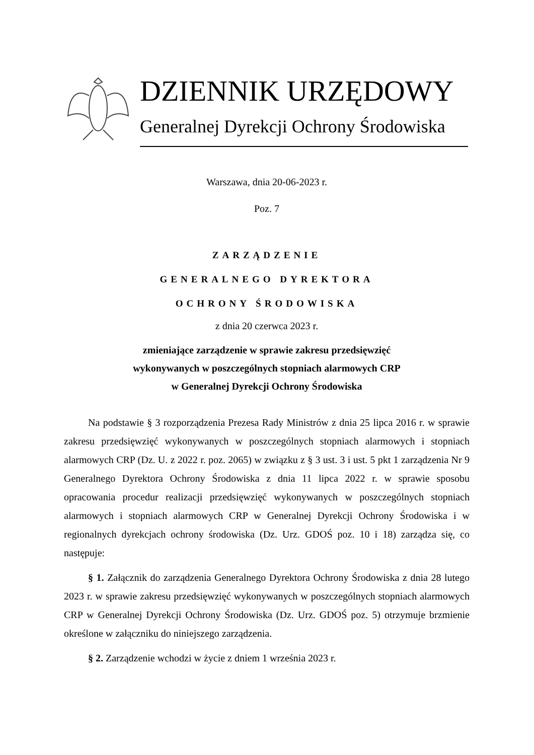DZIENNIK URZĘDOWY
Generalnej Dyrekcji Ochrony Środowiska
Warszawa, dnia 20-06-2023 r.
Poz. 7
ZARZĄDZENIE
GENERALNEGO DYREKTORA
OCHRONY ŚRODOWISKA
z dnia 20 czerwca 2023 r.
zmieniające zarządzenie w sprawie zakresu przedsięwzięć
wykonywanych w poszczególnych stopniach alarmowych CRP
w Generalnej Dyrekcji Ochrony Środowiska
Na podstawie § 3 rozporządzenia Prezesa Rady Ministrów z dnia 25 lipca 2016 r. w sprawie zakresu przedsięwzięć wykonywanych w poszczególnych stopniach alarmowych i stopniach alarmowych CRP (Dz. U. z 2022 r. poz. 2065) w związku z § 3 ust. 3 i ust. 5 pkt 1 zarządzenia Nr 9 Generalnego Dyrektora Ochrony Środowiska z dnia 11 lipca 2022 r. w sprawie sposobu opracowania procedur realizacji przedsięwzięć wykonywanych w poszczególnych stopniach alarmowych i stopniach alarmowych CRP w Generalnej Dyrekcji Ochrony Środowiska i w regionalnych dyrekcjach ochrony środowiska (Dz. Urz. GDOŚ poz. 10 i 18) zarządza się, co następuje:
§ 1. Załącznik do zarządzenia Generalnego Dyrektora Ochrony Środowiska z dnia 28 lutego 2023 r. w sprawie zakresu przedsięwzięć wykonywanych w poszczególnych stopniach alarmowych CRP w Generalnej Dyrekcji Ochrony Środowiska (Dz. Urz. GDOŚ poz. 5) otrzymuje brzmienie określone w załączniku do niniejszego zarządzenia.
§ 2. Zarządzenie wchodzi w życie z dniem 1 września 2023 r.